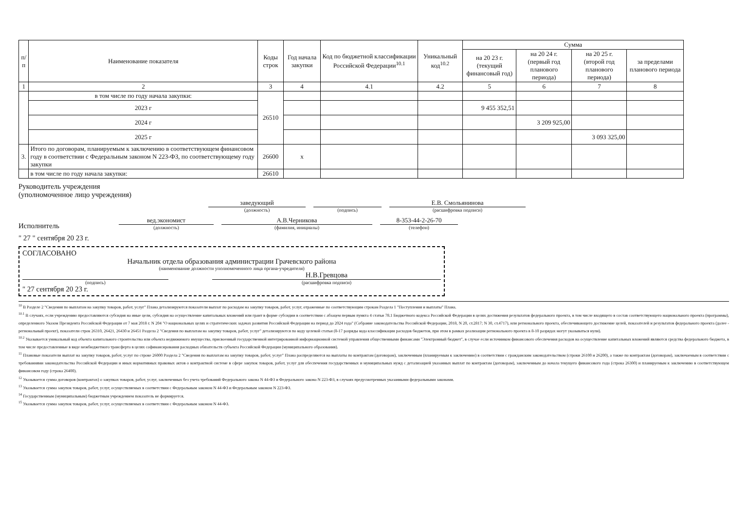| п/п | Наименование показателя | Коды строк | Год начала закупки | Код по бюджетной классификации Российской Федерации<sup>10.1</sup> | Уникальный код<sup>10.2</sup> | Сумма | | | |
| --- | --- | --- | --- | --- | --- | --- | --- | --- | --- |
| | | | | | | на 20 23 г. (текущий финансовый год) | на 20 24 г. (первый год планового периода) | на 20 25 г. (второй год планового периода) | за пределами планового периода |
| 1 | 2 | 3 | 4 | 4.1 | 4.2 | 5 | 6 | 7 | 8 |
| | в том числе по году начала закупки: | 26510 | | | | | | | |
| | 2023 г | | | | | 9 455 352,51 | | | |
| | 2024 г | | | | | | 3 209 925,00 | | |
| | 2025 г | | | | | | | 3 093 325,00 | |
| 3. | Итого по договорам, планируемым к заключению в соответствующем финансовом году в соответствии с Федеральным законом N 223-ФЗ, по соответствующему году закупки | 26600 | х | | | | | | |
| | в том числе по году начала закупки: | 26610 | | | | | | | |
Руководитель учреждения
(уполномоченное лицо учреждения)
заведующий
(должность)
(подпись)
Е.В. Смольянинова
(расшифровка подписи)
Исполнитель
вед.экономист
(должность)
А.В.Черникова
(фамилия, инициалы)
8-353-44-2-26-70
(телефон)
" 27 " сентября 20 23 г.
СОГЛАСОВАНО
Начальник отдела образования администрации Грачевского района
(наименование должности уполномоченного лица органа-учредителя)
(подпись)
Н.В.Гревцова
(расшифровка подписи)
" 27 сентября 20 23 г.
<sup>10</sup> В Разделе 2 "Сведения по выплатам на закупку товаров, работ, услуг" Плана детализируются показатели выплат по расходам на закупку товаров, работ, услуг, отраженные по соответствующим строкам Раздела 1 "Поступления и выплаты" Плана.
<sup>10.1</sup> В случаях, если учреждению предоставляются субсидия на иные цели, субсидия на осуществление капитальных вложений или грант в форме субсидии в соответствии с абзацем первым пункта 4 статьи 78.1 Бюджетного кодекса Российской Федерации в целях достижения результатов федерального проекта, в том числе входящего в состав соответствующего национального проекта (программы), определенного Указом Президента Российской Федерации от 7 мая 2018 г. N 204 "О национальных целях и стратегических задачах развития Российской Федерации на период до 2024 года" (Собрание законодательства Российской Федерации, 2018, N 20, ст.2817; N 30, ст.4717), или регионального проекта, обеспечивающего достижение целей, показателей и результатов федерального проекта (далее - региональный проект), показатели строк 26310, 26421, 26430 и 26451 Раздела 2 "Сведения по выплатам на закупку товаров, работ, услуг" детализируются по коду целевой статьи (8-17 разряды кода классификации расходов бюджетов, при этом в рамках реализации регионального проекта в 8-10 разрядах могут указываться нули).
<sup>10.2</sup> Указывается уникальный код объекта капитального строительства или объекта недвижимого имущества, присвоенный государственной интегрированной информационной системой управления общественными финансами "Электронный бюджет", в случае если источником финансового обеспечения расходов на осуществление капитальных вложений являются средства федерального бюджета, в том числе предоставленные в виде межбюджетного трансферта в целях софинансирования расходных обязательств субъекта Российской Федерации (муниципального образования).
<sup>11</sup> Плановые показатели выплат на закупку товаров, работ, услуг по строке 26000 Раздела 2 "Сведения по выплатам на закупку товаров, работ, услуг" Плана распределяются на выплаты по контрактам (договорам), заключенным (планируемым к заключению) в соответствии с гражданским законодательством (строки 26100 и 26200), а также по контрактам (договорам), заключаемым в соответствии с требованиями законодательства Российской Федерации и иных нормативных правовых актов о контрактной системе в сфере закупок товаров, работ, услуг для обеспечения государственных и муниципальных нужд с детализацией указанных выплат по контрактам (договорам), заключенным до начала текущего финансового года (строка 26300) и планируемым к заключению в соответствующем финансовом году (строка 26400).
<sup>12</sup> Указывается сумма договоров (контрактах) о закупках товаров, работ, услуг, заключенных без учета требований Федерального закона N 44-ФЗ и Федерального закона N 223-ФЗ, в случаях предусмотренных указанными федеральными законами.
<sup>13</sup> Указывается сумма закупок товаров, работ, услуг, осуществляемых в соответствии с Федеральным законом N 44-ФЗ и Федеральным законом N 223-ФЗ.
<sup>14</sup> Государственным (муниципальным) бюджетным учреждением показатель не формируется.
<sup>15</sup> Указывается сумма закупок товаров, работ, услуг, осуществляемых в соответствии с Федеральным законом N 44-ФЗ.